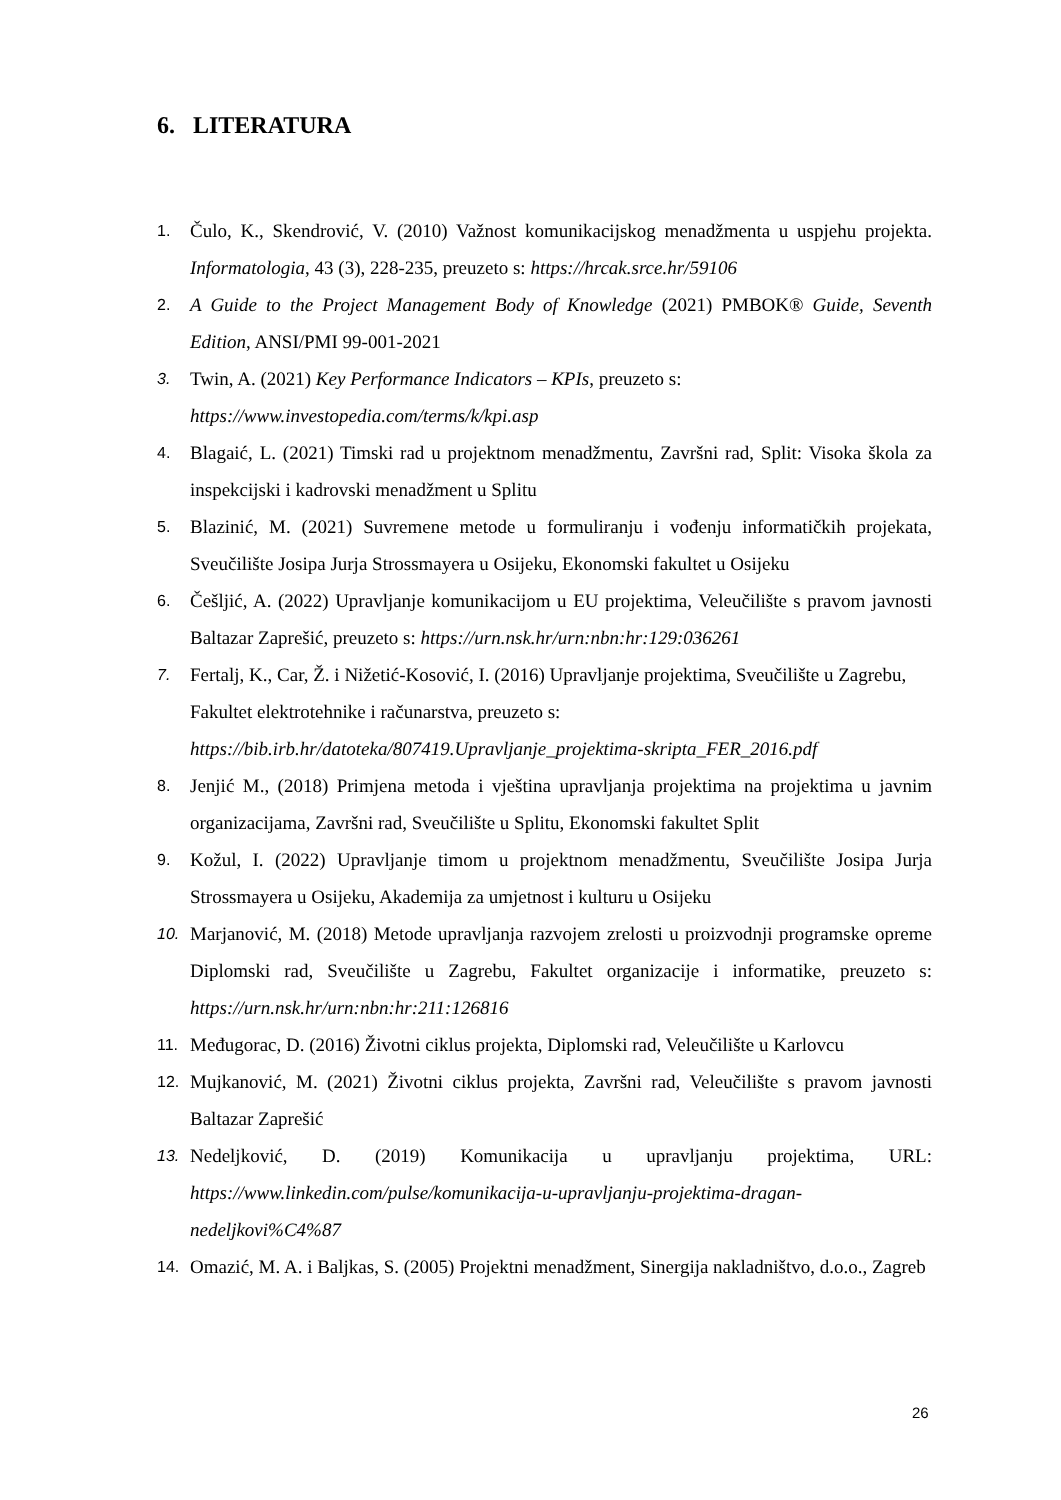6. LITERATURA
1. Čulo, K., Skendrović, V. (2010) Važnost komunikacijskog menadžmenta u uspjehu projekta. Informatologia, 43 (3), 228-235, preuzeto s: https://hrcak.srce.hr/59106
2. A Guide to the Project Management Body of Knowledge (2021) PMBOK® Guide, Seventh Edition, ANSI/PMI 99-001-2021
3. Twin, A. (2021) Key Performance Indicators – KPIs, preuzeto s:
https://www.investopedia.com/terms/k/kpi.asp
4. Blagaić, L. (2021) Timski rad u projektnom menadžmentu, Završni rad, Split: Visoka škola za inspekcijski i kadrovski menadžment u Splitu
5. Blazinić, M. (2021) Suvremene metode u formuliranju i vođenju informatičkih projekata, Sveučilište Josipa Jurja Strossmayera u Osijeku, Ekonomski fakultet u Osijeku
6. Češljić, A. (2022) Upravljanje komunikacijom u EU projektima, Veleučilište s pravom javnosti Baltazar Zaprešić, preuzeto s: https://urn.nsk.hr/urn:nbn:hr:129:036261
7. Fertalj, K., Car, Ž. i Nižetić-Kosović, I. (2016) Upravljanje projektima, Sveučilište u Zagrebu, Fakultet elektrotehnike i računarstva, preuzeto s:
https://bib.irb.hr/datoteka/807419.Upravljanje_projektima-skripta_FER_2016.pdf
8. Jenjić M., (2018) Primjena metoda i vještina upravljanja projektima na projektima u javnim organizacijama, Završni rad, Sveučilište u Splitu, Ekonomski fakultet Split
9. Kožul, I. (2022) Upravljanje timom u projektnom menadžmentu, Sveučilište Josipa Jurja Strossmayera u Osijeku, Akademija za umjetnost i kulturu u Osijeku
10. Marjanović, M. (2018) Metode upravljanja razvojem zrelosti u proizvodnji programske opreme Diplomski rad, Sveučilište u Zagrebu, Fakultet organizacije i informatike, preuzeto s: https://urn.nsk.hr/urn:nbn:hr:211:126816
11. Međugorac, D. (2016) Životni ciklus projekta, Diplomski rad, Veleučilište u Karlovcu
12. Mujkanović, M. (2021) Životni ciklus projekta, Završni rad, Veleučilište s pravom javnosti Baltazar Zaprešić
13. Nedeljković, D. (2019) Komunikacija u upravljanju projektima, URL: https://www.linkedin.com/pulse/komunikacija-u-upravljanju-projektima-dragan-nedeljkovi%C4%87
14. Omazić, M. A. i Baljkas, S. (2005) Projektni menadžment, Sinergija nakladništvo, d.o.o., Zagreb
26